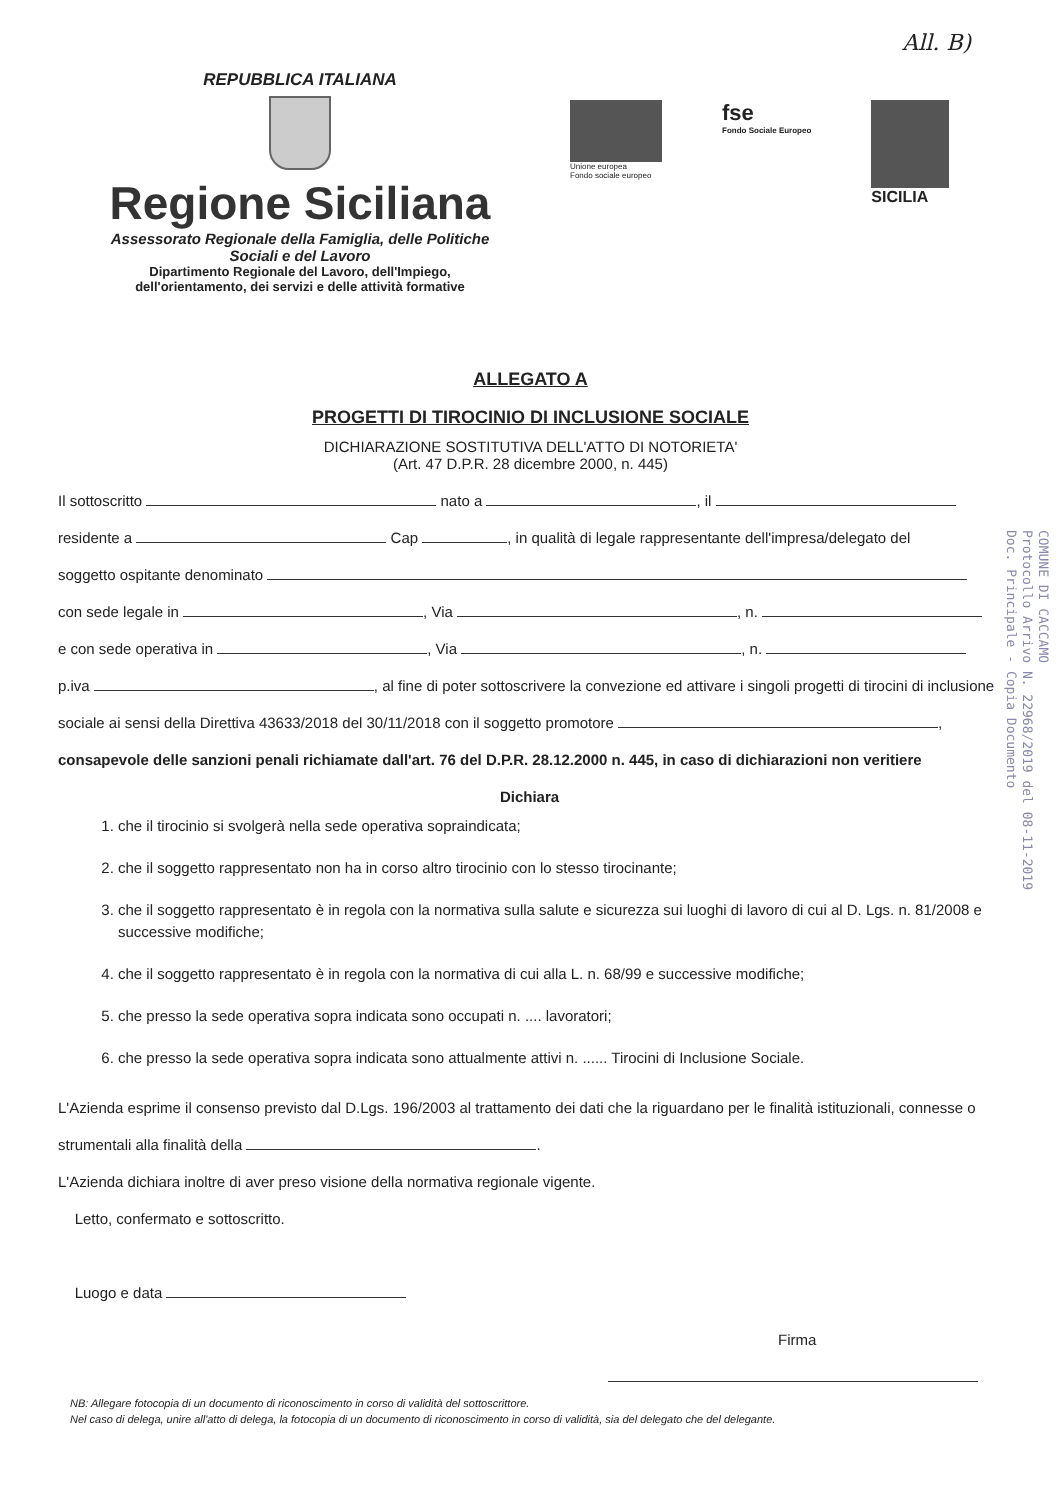All. B)
REPUBBLICA ITALIANA
Regione Siciliana
Assessorato Regionale della Famiglia, delle Politiche
Sociali e del Lavoro
Dipartimento Regionale del Lavoro, dell'Impiego,
dell'orientamento, dei servizi e delle attività formative
Unione europea
Fondo sociale europeo
fse
Fondo Sociale Europeo
SICILIA
ALLEGATO A
PROGETTI DI TIROCINIO DI INCLUSIONE SOCIALE
DICHIARAZIONE SOSTITUTIVA DELL'ATTO DI NOTORIETA'
(Art. 47 D.P.R. 28 dicembre 2000, n. 445)
Il sottoscritto nato a , il
residente a Cap , in qualità di legale rappresentante dell'impresa/delegato del
soggetto ospitante denominato
con sede legale in , Via , n.
e con sede operativa in , Via , n.
p.iva , al fine di poter sottoscrivere la convezione ed attivare i singoli progetti di tirocini di inclusione sociale ai sensi della Direttiva 43633/2018 del 30/11/2018 con il soggetto promotore ,
consapevole delle sanzioni penali richiamate dall'art. 76 del D.P.R. 28.12.2000 n. 445, in caso di dichiarazioni non veritiere
Dichiara
1. che il tirocinio si svolgerà nella sede operativa sopraindicata;
2. che il soggetto rappresentato non ha in corso altro tirocinio con lo stesso tirocinante;
3. che il soggetto rappresentato è in regola con la normativa sulla salute e sicurezza sui luoghi di lavoro di cui al D. Lgs. n. 81/2008 e successive modifiche;
4. che il soggetto rappresentato è in regola con la normativa di cui alla L. n. 68/99 e successive modifiche;
5. che presso la sede operativa sopra indicata sono occupati n. .... lavoratori;
6. che presso la sede operativa sopra indicata sono attualmente attivi n. ...... Tirocini di Inclusione Sociale.
L'Azienda esprime il consenso previsto dal D.Lgs. 196/2003 al trattamento dei dati che la riguardano per le finalità istituzionali, connesse o strumentali alla finalità della .
L'Azienda dichiara inoltre di aver preso visione della normativa regionale vigente.
Letto, confermato e sottoscritto.
Luogo e data
Firma
NB: Allegare fotocopia di un documento di riconoscimento in corso di validità del sottoscrittore.
Nel caso di delega, unire all'atto di delega, la fotocopia di un documento di riconoscimento in corso di validità, sia del delegato che del delegante.
COMUNE DI CACCAMO
Protocollo Arrivo N. 22968/2019 del 08-11-2019
Doc. Principale - Copia Documento